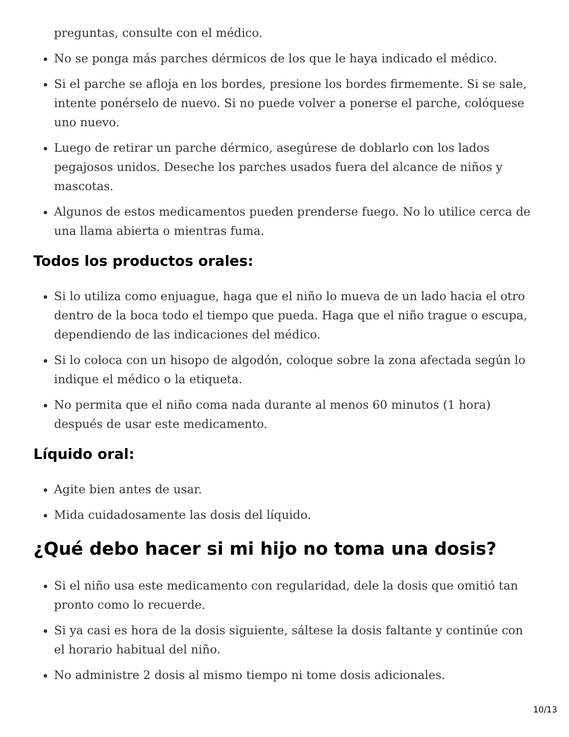preguntas, consulte con el médico.
No se ponga más parches dérmicos de los que le haya indicado el médico.
Si el parche se afloja en los bordes, presione los bordes firmemente. Si se sale, intente ponérselo de nuevo. Si no puede volver a ponerse el parche, colóquese uno nuevo.
Luego de retirar un parche dérmico, asegúrese de doblarlo con los lados pegajosos unidos. Deseche los parches usados fuera del alcance de niños y mascotas.
Algunos de estos medicamentos pueden prenderse fuego. No lo utilice cerca de una llama abierta o mientras fuma.
Todos los productos orales:
Si lo utiliza como enjuague, haga que el niño lo mueva de un lado hacia el otro dentro de la boca todo el tiempo que pueda. Haga que el niño trague o escupa, dependiendo de las indicaciones del médico.
Si lo coloca con un hisopo de algodón, coloque sobre la zona afectada según lo indique el médico o la etiqueta.
No permita que el niño coma nada durante al menos 60 minutos (1 hora) después de usar este medicamento.
Líquido oral:
Agite bien antes de usar.
Mida cuidadosamente las dosis del líquido.
¿Qué debo hacer si mi hijo no toma una dosis?
Si el niño usa este medicamento con regularidad, dele la dosis que omitió tan pronto como lo recuerde.
Si ya casi es hora de la dosis siguiente, sáltese la dosis faltante y continúe con el horario habitual del niño.
No administre 2 dosis al mismo tiempo ni tome dosis adicionales.
10/13